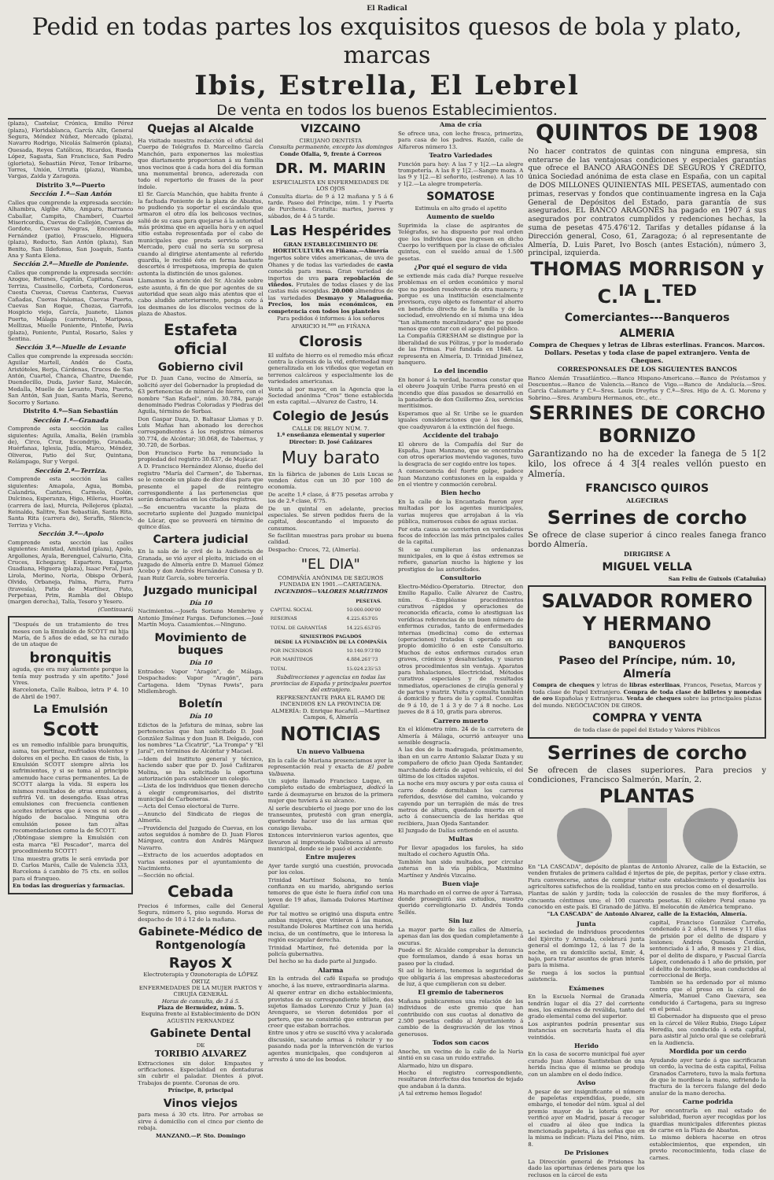El Radical
Pedid en todas partes los exquisitos quesos de bola y plato, marcas
Ibis, Estrella, El Lebrel
De venta en todos los buenos Establecimientos.
(plaza), Castelar, Crónica, Emilio Pérez (plaza), Floridablanca, García Alix, General Segura, Méndez Núñez, Mercado (plaza), Navarro Rodrigo, Nicolás Salmerón (plaza), Quesada, Reyes Católicos, Ricardos, Rueda López, Sagasta, San Francisco, San Pedro (glorieta), Sebastián Pérez, Tenor Iribarne, Torres, Unión, Urrutia (plaza), Wamba, Vargas, Zaida y Zaragoza.
Distrito 3.º—Puerto
Sección 1.ª—San Antón
Calles que comprende la expresada sección: Alhambra, Algibe Alto, Amparo, Barranco Caballar, Campita, Chamberí, Cuartel Misericordia, Cuevas de Callejón, Cuevas de Gordote, Cuevas Negras, Encomienda, Fernández (patio), Frascuelo, Higuera (plaza), Reducto, San Antón (plaza), San Benito, San Ildefonso, San Joaquín, Santa Ana y Santa Elena.
Sección 2.ª—Muelle de Poniente.
Calles que comprende la expresada sección: Azogue, Betunes, Capitán, Capitana, Casas Terriza, Cassinello, Corbeta, Cordoneros, Cuesta Cuevas, Cuevas Canteras, Cuevas Cañadas, Cuevas Palomas, Cuevas Puerto, Cuevas San Roque, Chozas, Garrofa, Hospicio viejo, García, Juanete, Llanos Puerto, Málaga (carretera), Mariposa, Mellizas, Muelle Poniente, Pinteñe, Pavía (plaza), Poniente, Puntal, Rosario, Sales y Sentina.
Sección 3.ª—Muelle de Levante
Calles que comprende la expresada sección: Aguilar Martell, Andén de Costa, Aristóteles, Berja, Cárdenas, Cruces de San Antón, Cuartel, Chanca, Chantre, Duende, Duendecillo, Duda, Javier Sanz, Malecón, Medalla, Muelle de Levante, Pozo, Puerto, San Antón, San Juan, Santa María, Sereno, Socorro y Soriano.
Distrito 4.º—San Sebastián
Sección 1.ª—Granada
Comprende esta sección las calles siguientes: Aguila, Amalia, Belén (rambla de), Circo, Cruz, Escondrijo, Granada, Huérfanas, Iglesia, Judía, Marco, Méndez, Oliveros, Patio del Sur, Quintana, Relámpago, Sur y Vergel.
Sección 2.ª—Terriza.
Comprende esta sección las calles siguientes: Amapola, Agua, Bomba, Calandria, Cantares, Carmelo, Colón, Dulcinea, Esperanza, Higo, Hileras, Huertas (carrera de las), Murcia, Pellejeros (plaza), Reinaldo, Salitre, San Sebastián, Santa Rita, Santa Rita (carrera de), Serafín, Silencio, Terriza y Vicha.
Sección 3.ª—Apolo
Comprende esta sección las calles siguientes: Amistad, Amistad (plaza), Apolo, Argollones, Ayala, Berenguel, Calvario, Cita, Cruces, Echegaray, Espartero, Esparto, Guadiana, Higuera (plaza), Isaac Peral, Juan Lirola, Merino, Noria, Obispo Orberá, Olvido, Orbaneja, Palma, Parra, Parra (travesía), Patio de Martínez, Pato, Perpetuas, Prim, Rambla del Obispo (margen derecha), Talía, Tesoro y Yesero.
(Continuará)
"Después de un tratamiento de tres meses con la Emulsión de SCOTT mi hija María, de 5 años de edad, se ha curado de un ataque de
bronquitis
aguda, que era muy alarmente porque la tenía muy postrada y sin apetito." José Vives.
Barceloneta, Calle Balboa, letra P 4. 10 de Abril de 1907.
La Emulsión
Scott
es un remedio infalible para bronquitis, asma, tos pertinaz, resfriados violentos y dolores en el pecho. En casos de tisis, la Emulsión SCOTT siempre alivia los sufrimientos, y si se toma al principio amenudo hace curas permanentes. La de SCOTT alarga la vida. Si espera los mismos resultados de otras emulsiones, sufrirá Vd. un desengaño. Esas otras emulsiones con frecuencia contienen aceites inferiores que á veces ni son de hígado de bacalao. Ninguna otra emulsión posee tan altas recomendaciones como la de SCOTT.
¡Obténgase siempre la Emulsión con esta marca "El Pescador", marca del procedimiento SCOTT!
Una muestra gratis le será enviada por D. Carlos Marés, Calle de Valencia 333, Barcelona á cambio de 75 cts. en sellos para el franqueo.
En todas las droguerías y farmacias.
Quejas al Alcalde
Ha visitado nuestra redacción el oficial del Cuerpo de Telégrafos D. Marcelino García Manchón, para exponernos las molestias que diariamente proporcionan á su familia unos vecinos que á cada hora del día forman una monumental bronca, aderezada con todo el repertorio de frases de la peor índole.
El Sr. García Manchón, que habita frente á la fachada Poniente de la plaza de Abastos, no pudiendo ya soportar el escándalo que armaron el otro día los belicosos vecinos, salió de su casa para quejarse á la autoridad más próxima que en aquella hora y en aquel sitio estaba representada por el cabo de municipales que presta servicio en el Mercado, pero cuál no sería su sorpresa cuando al dirigirse atentamente al referido guardia, le recibió éste en forma bastante descortés é irrespetuosa, impropia de quien ostenta la distinción de unos galones.
Llamamos la atención del Sr. Alcalde sobre este asunto, á fin de que por agentes de su autoridad que sean algo más atentos que el cabo aludido anteriormente, ponga coto á los desmanes de los díscolos vecinos de la plaza de Abastos.
Estafeta oficial
Gobierno civil
Por D. Juan Cano, vecino de Almería, se solicitó ayer del Gobernador la propiedad de 63 pertenencias de mineral de hierro, con el nombre "San Rafael", núm. 30.784, paraje denominado Piedras Coloradas y Piedras del Aguila, término de Sorbas.
Don Gaspar Daza, D. Baltasar Llamas y D. Luis Mañas han abonado los derechos correspondientes á los registros números 30.774, de Alcóntar; 30.068, de Tabernas, y 30.720, de Sorbas.
Don Francisco Forte ha renunciado la propiedad del registro 30.637, de Mojácar.
A D. Francisco Hernández Alonso, dueño del registro "María del Carmen", de Tabernas, se le concede un plazo de diez días para que presente el papel de reintegro correspondiente á las pertenencias que serán demarcadas en los citados registros.
—Se encuentra vacante la plaza de secretario suplente del Juzgado municipal de Lúcar, que se proveerá en término de quince días.
Cartera judicial
En la sala de lo civil de la Audiencia de Granada, se vió ayer el pleito, iniciado en el Juzgado de Almería entre D. Manuel Gómez Acebo y don Andrés Hernández Conesa y D. Juan Ruiz García, sobre tercería.
Juzgado municipal
Día 10
Nacimientos.—Josefa Soriano Membrive y Antonio Jiménez Fargas. Defunciones.—José Martín Moya. Casamientos.—Ninguno.
Movimiento de buques
Día 10
Entrados: Vapor "Aragón", de Málaga. Despachados: Vapor "Aragón", para Cartagena. Idem "Dynas Powis", para Midlembrogh.
Boletín
Día 10
Edictos de la Jefatura de minas, sobre las pertenencias que han solicitado D. José González Salinas y don Juan B. Delgado, con los nombres "La Cicatriz", "La Trompa" y "El Jaral", en términos de Alcóntar y Macael.
—Idem del Instituto general y técnico, haciendo saber que por D. José Cañizares Molina, se ha solicitado la oportuna autorización para establecer un colegio.
—Lista de los individuos que tienen derecho á elegir compromisarios, del distrito municipal de Carboneras.
—Acta del Censo electoral de Turre.
—Anuncio del Sindicato de riegos de Almería.
—Providencia del Juzgado de Cuevas, en los autos seguidos á nombre de D. Juan Flores Márquez, contra don Andrés Márquez Navarro.
—Extracto de los acuerdos adoptados en varias sesiones por el ayuntamiento de Nacimiento.
—Sección no oficial.
Cebada
Precios é informes, calle del General Segura, número 5, piso segundo. Horas de despacho de 10 á 12 de la mañana.
Gabinete-Médico de Rontgenología
Rayos X
Electroterapia y Ozonoterapia de LÓPEZ ORTIZ
ENFERMEDADES DE LA MUJER PARTOS Y CIRUJÍA GENERAL
Horas de consulta, de 3 á 5.
Plaza de Bermúdez, núm. 5.
Esquina frente al Establecimiento de DON AGUSTIN FERNANDEZ
Gabinete Dental
DE
TORIBIO ALVAREZ
Extracciones sin dolor. Empastes y orificaciones. Especialidad en dentaduras sin cubrir el paladar. Dientes á pivot. Trabajos de puente. Coronas de oro.
Príncipe, 8, principal
Vinos viejos
para mesa á 30 cts. litro. Por arrobas se sirve á domicilio con el cinco por ciento de rebaja.
MANZANO.—P. Sto. Domingo
VIZCAINO
CIRUJANO DENTISTA
Consulta permanente, excepto los domingos
Conde Ofalia, 9, frente á Correos
DR. M. MARIN
ESPECIALISTA EN ENFERMEDADES DE LOS OJOS
Consulta diaria: de 9 á 12 mañana y 5 á 6 tarde. Paseo del Príncipe, núm. 1 y Puerta de Purchena. Gratuita: martes, jueves y sábados, de 4 á 5 tarde.
Las Hespérides
GRAN ESTABLECIMIENTO DE HORTICULTURA en Fiñana.—Almería
Ingertos sobre vides americanas, de uva de Ohanes y de todas las variedades de casta conocida para mesa. Gran variedad de ingertos de uva para repoblación de viñedos. Frutales de todas clases y de las castas más escogidas. 20.000 almendros de las variedades Desmayo y Malagueña. Precios, los más económicos, en competencia con todos los planteles
Para pedidos é informes: á los señores APARICIO H.<sup>nos</sup> en FIÑANA
Clorosis
El sulfato de hierro es el remedio más eficaz contra la clorosis de la vid, enfermedad muy generalizada en los viñedos que vegetan en terrenos calcáreos y especialmente los de variedades americanas.
Venta al por mayor, en la Agencia que la Sociedad anónima "Cros" tiene establecida en esta capital.—Alvarez de Castro, 14.
Colegio de Jesús
CALLE DE BELOY NÚM. 7.
1.ª enseñanza elemental y superior
Director: D. José Cañizares
Muy barato
En la fábrica de jabones de Luis Lucas se venden éstos con un 30 por 100 de economía.
De aceite 1.ª clase, á 8'75 pesetas arroba y los de 2.ª clase, 6'75.
De un quintal en adelante, precios especiales. Se sirven pedidos fuera de la capital, descontando el impuesto de consumos.
Se facilitan muestras para probar su buena calidad.
Despacho: Cruces, 72, (Almería).
"EL DIA"
COMPAÑÍA ANÓNIMA DE SEGUROS
FUNDADA EN 1901.—CARTAGENA.
INCENDIOS—VALORES MARÍTIMOS
| | PESETAS. |
| --- | --- |
| CAPITAL SOCIAL | 10.000.000'00 |
| RESERVAS | 4.225.653'05 |
| TOTAL DE GARANTÍAS | 14.225.653'05 |
| SINIESTROS PAGADOS DESDE LA FUNDACIÓN DE LA COMPAÑÍA | |
| POR INCENDIOS | 10.140.973'80 |
| POR MARÍTIMOS | 4.884.261'73 |
| TOTAL | 15.024.235'53 |
Subdirecciones y agencias en todas las provincias de España y principales puertos del extranjero.
REPRESENTANTE PARA EL RAMO DE INCENDIOS EN LA PROVINCIA DE ALMERÍA: D. Enrique Rocafull.—Martínez Campos, 6, Almería
NOTICIAS
Un nuevo Valbuena
En la calle de Mariana presenciamos ayer la representación real y exacta de El pobre Valbuena.
Un sujeto llamado Francisco Luque, en completo estado de embriaguez, dedicó la tarde á desmayarse en brazos de la primera mujer que tuviera á su alcance.
Al serle descubierto el juego por uno de los transeuntes, protestó con gran energía, queriendo hacer uso de las armas que consigo llevaba.
Entonces intervinieron varios agentes, que llevaron al improvisado Valbuena al arresto municipal, donde se le pasó el accidente.
Entre mujeres
Ayer tarde surgió una cuestión, provocada por los celos.
Trinidad Martínez Solsona, no tenía confianza en su marido, abrigando serios temores de que éste le fuera infiel con una joven de 19 años, llamada Dolores Martínez Aguilar.
Por tal motivo se originó una disputa entre ambas mujeres, que vinieron á las manos, resultando Dolores Martínez con una herida incisa, de un centímetro, que le interesa la región escapular derecha.
Trinidad Martínez, fué detenida por la policía gubernativa.
Del hecho se ha dado parte al Juzgado.
Alarma
En la entrada del café España se produjo anoche, á las nueve, extraordinaria alarma.
Al querer entrar en dicho establecimiento, provistos de su correspondiente billete, dos sujetos llamados Lorenzo Cruz y Juan (a) Arenquero, se vieron detenidos por el portero, que no consintió que entraran por creer que estaban borrachos.
Entre unos y otro se suscitó viva y acalorada discusión, sacando armas á relucir y no pasando nada por la intervención de varios agentes municipales, que condujeron al arresto á uno de los beodos.
Ama de cría
Se ofrece una, con leche fresca, primeriza, para casa de los padres. Razón, calle de Alfareros número 13.
Teatro Variedades
Función para hoy: A las 7 y 1[2.—La alegre trompetería. A las 8 y 1[2.—Sangre moza. A las 9 y 1[2.—El señorito, (estreno). A las 10 y 1[2.—La alegre trompetería.
SOMATOSE
Estimula en alto grado el apetito
Aumento de sueldo
Suprimida la clase de aspirantes de Telégrafos, se ha dispuesto por real orden que los individuos que ingresen en dicho Cuerpo lo verifiquen por la clase de oficiales quintos, con el sueldo anual de 1.500 pesetas.
¿Por qué el seguro de vida
se extiende más cada día? Porque resuelve problemas en el orden económico y moral que no pueden resolverse de otra manera; y porque es una institución esencialmente previsora, cuyo objeto es fomentar el ahorro en beneficio directo de la familia y de la sociedad, envolviendo en sí misma una idea "tan altamente moralizadora" que no puede menos que contar con el apoyo del público.
La Compañía GRESHAM se distingue por la liberalidad de sus Pólizas, y por lo moderado de las Primas. Fué fundada en 1848. La representa en Almería, D. Trinidad Jiménez, banquero.
Lo del incendio
En honor á la verdad, hacemos constar que el obrero Joaquín Uribe Parra prestó en el incendio que días pasados se desarrolló en la panadería de don Guillermo Zea, servicios meritísimos.
Esperamos que al Sr. Uribe se le guarden iguales consideraciones que á los demás, que coadyuvaron á la extinción del fuego.
Accidente del trabajo
El obrero de la Compañía del Sur de España, Juan Manzano, que se encontraba con otros operarios moviendo vagones, tuvo la desgracia de ser cogido entre los topes.
A consecuencia del fuerte golpe, padece Juan Manzano contusiones en la espalda y en el vientre y conmoción cerebral.
Bien hecho
En la calle de la Encantada fueron ayer multadas por los agentes municipales, varias mujeres que arrojaban á la vía pública, numerosos cubos de aguas sucias.
Por esta causa se convierten en verdaderos focos de infección las más principales calles de la capital.
Si se cumplieran las ordenanzas municipales, en lo que á éstos extremos se refiere, ganarían mucho la higiene y los prestigios de las autoridades.
Consultorio
Electro-Médico-Operatorio. Director, don Emilio Rapallo. Calle Alvarez de Castro, núm. 6.—Empléanse procedimientos curativos rápidos y operaciones de reconocida eficacia, como lo atestiguan las verídicas referencias de un buen número de enfermos curados, tanto de enfermedades internas (medicina) como de externas (operaciones) tratados ú operado en su propio domicilio ó en este Consultorio. Muchos de estos enfermos curados eran graves, crónicos y desahuciados, y usaron otros procedimientos sin ventaja. Aparatos para Inhalaciones, Electricidad, Métodos curativos especiales y de resultados inmediatos, operaciones de cirujía general y de partos y matriz. Visita y consulta también á domicilio y fuera de la capital. Consultas de 9 á 10, de 1 á 3 y de 7 á 8 noche. Los jueves de 8 á 10, gratis para obreros.
Carrero muerto
En el kilómetro núm. 24 de la carretera de Almería á Málaga, ocurrió anteayer una sensible desgracia.
A las dos de la madrugada, próximamente, iban en un carro Antonio Salazar Daza y su compañero de oficio Juan Ojeda Santander, marchando detrás de aquel vehículo, el del último de los citados sujetos.
La noche era muy oscura y por esta causa el carro donde dormitaban los carreros referidos, desvióse del camino, volcando y cayendo por un terraplén de más de tres metros de altura, quedando muerto en el acto á consecuencia de las heridas que recibiera, Juan Ojeda Santander.
El Juzgado de Dalías entiende en el asunto.
Multas
Por llevar apagados los faroles, ha sido multado el cochero Agustín Oña.
También han sido multados, por circular esteras en la vía pública, Maximino Martínez y Andrés Vizcaíno.
Buen viaje
Ha marchado en el correo de ayer á Tarrasa, donde proseguirá sus estudios, nuestro querido correligionario D. Andrés Tonda Sellés.
Sin luz
La mayor parte de las calles de Almería, apenas dan las dos quedan completamente á oscuras.
Puede el Sr. Alcalde comprobar la denuncia que formulamos, dando á esas horas un paseo por la ciudad.
Si así lo hiciera, tenemos la seguridad de que obligaría á las empresas abastecedoras de luz, á que cumplieran con su deber.
El gremio de taberneros
Mañana publicaremos una relación de los individuos de este gremio que han contribuido con sus cuotas al donativo de 2.500 pesetas cedido al Ayuntamiento á cambio de la desgravación de los vinos generosos.
Todos son cacos
Anoche, un vecino de la calle de la Noria sintió en su casa un ruido extraño.
Alarmado, hizo un disparo.
Hecho el registro correspondiente, resultaron interfectos dos tenorios de tejado que andaban á la danza.
¡A tal extremo hemos llegado!
QUINTOS DE 1908
No hacer contratos de quintas con ninguna empresa, sin enterarse de las ventajosas condiciones y especiales garantías que ofrece el BANCO ARAGONÉS DE SEGUROS Y CRÉDITO, única Sociedad anónima de esta clase en España, con un capital de DOS MILLONES QUINIENTAS MIL PESETAS, aumentado con primas, reservas y fondos que continuamente ingresa en la Caja General de Depósitos del Estado, para garantía de sus asegurados. EL BANCO ARAGONÉS ha pagado en 1907 á sus asegurados por contratos cumplidos y redenciones hechas, la suma de pesetas 475.476'12. Tarifas y detalles pídanse á la Dirección general, Coso, 61, Zaragoza; ó al representante de Almería, D. Luis Paret, Ivo Bosch (antes Estación), número 3, principal, izquierda.
THOMAS MORRISON y C.<sup>IA</sup> L.<sup>TED</sup>
Comerciantes---Banqueros
ALMERIA
Compra de Cheques y letras de Libras esterlinas. Francos. Marcos. Dollars. Pesetas y toda clase de papel extranjero. Venta de Cheques.
CORRESPONSALES DE LOS SIGUIENTES BANCOS
Banco Alemán Trasatlántico.—Banco Hispano-Americano.—Banco de Préstamos y Descuentos.—Banco de Valencia.—Banco de Vigo.—Banco de Andalucía.—Sres. García Calamarte y C.ª—Sres. Louis Dreyfus y C.ª—Sres. Hijo de A. G. Moreno y Sobrino.—Sres. Aramburu Hermanos, etc., etc..
SERRINES DE CORCHO BORNIZO
Garantizando no ha de exceder la fanega de 5 1[2 kilo, los ofrece á 4 3[4 reales vellón puesto en Almería.
FRANCISCO QUIROS
ALGECIRAS
Serrines de corcho
Se ofrece de clase superior á cinco reales fanega franco bordo Almería.
DIRIGIRSE A
MIGUEL VELLA
San Feliu de Guixols (Cataluña)
SALVADOR ROMERO Y HERMANO
BANQUEROS
Paseo del Príncipe, núm. 10, Almería
Compra de cheques y letras de libras esterlinas, Francos, Pesetas, Marcos y toda clase de Papel Extranjero. Compra de toda clase de billetes y monedas de oro Españolas y Estranjeras. Venta de cheques sobre las principales plazas del mundo. NEGOCIACION DE GIROS.
COMPRA Y VENTA
de toda clase de papel del Estado y Valores Públicos
Serrines de corcho
Se ofrecen de clases superiores. Para precios y condiciones, Francisco Salmerón, Marín, 2.
PLANTAS
En "LA CASCADA", depósito de plantas de Antonio Alvarez, calle de la Estación, se venden frutales de primera calidad é injertos de pie, de pepitas, perior y clase extra. Para convencerse, antes de comprar visitar este establecimiento y quedaréis los agricultores satisfechos de la realidad, tanto en sus precios como en el desarrollo.
Plantas de salón y jardín; toda la colección de rosales de the muy floríferos, á cincuenta céntimos uno; el 100 cuarenta pesetas. El célebre Peral enano ya conocido en este país. El Granado de Játiva. El melocotón de América temprano.
"LA CASCADA" de Antonio Alvarez, calle de la Estación, Almería.
Junta
La sociedad de individuos procedentes del Ejército y Armada, celebrará junta general el domingo 12, á las 7 de la noche, en su domicilio social, Emir, 4, bajo, para tratar asuntos de gran interés para la misma.
Se ruega á los socios la puntual asistencia.
Exámenes
En la Escuela Normal de Granada tendrán lugar el día 27 del corriente mes, los exámenes de reválida, tanto del grado elemental como del superior.
Los aspirantes podrán presentar sus instancias en secretaría hasta el día veintidós.
Herido
En la casa de socorro municipal fué ayer curado Juan Alonso Santisteban de una herida incisa que él mismo se produjo con un alambre en el dedo índice.
Aviso
A pesar de ser insignificante el número de papeletas expendidas, puede, sin embargo, el tenedor del núm. igual al del premio mayor de la lotería que se verificó ayer en Madrid, pasar á recoger el cuadro al óleo que indica la mencionada papeleta, á las señas que en la misma se indican: Plaza del Pino, núm. 8.
De Prisiones
La Dirección general de Prisiones ha dado las oportunas órdenes para que los reclusos en la cárcel de esta
capital, Francisco González Carreño, condenado á 2 años, 11 meses y 11 días de prisión por el delito de disparo y lesiones; Andrés Quesada Cerdán, sentenciado á 1 año, 8 meses y 21 días, por el delito de disparo, y Pascual García López, condenado á 1 año de prisión, por el delito de homicidio, sean conducidos al correccional de Berja.
También se ha ordenado por el mismo centro que el preso en la cárcel de Almería, Manuel Cano Guevara, sea conducido á Cartagena, para su ingreso en el penal.
El Gobernador ha dispuesto que el preso en la cárcel de Vélez Rubio, Diego López Heredia, sea conducido á esta capital, para asistir al juicio oral que se celebrará en la Audiencia.
Mordida por un cerdo
Ayudando ayer tarde á que sacrificaran un cerdo, la vecina de esta capital, Felisa Granados Carretero, tuvo la mala fortuna de que le mordiese la mano, sufriendo la fractura de la tercera falange del dedo anular de la mano derecha.
Carne podrida
Por encontrarla en mal estado de salubridad, fueron ayer recogidas por los guardias municipales diferentes piezas de carne en la Plaza de Abastos.
Lo mismo debiera hacerse en otros establecimientos, que expenden, sin previo reconocimiento, toda clase de carnes.